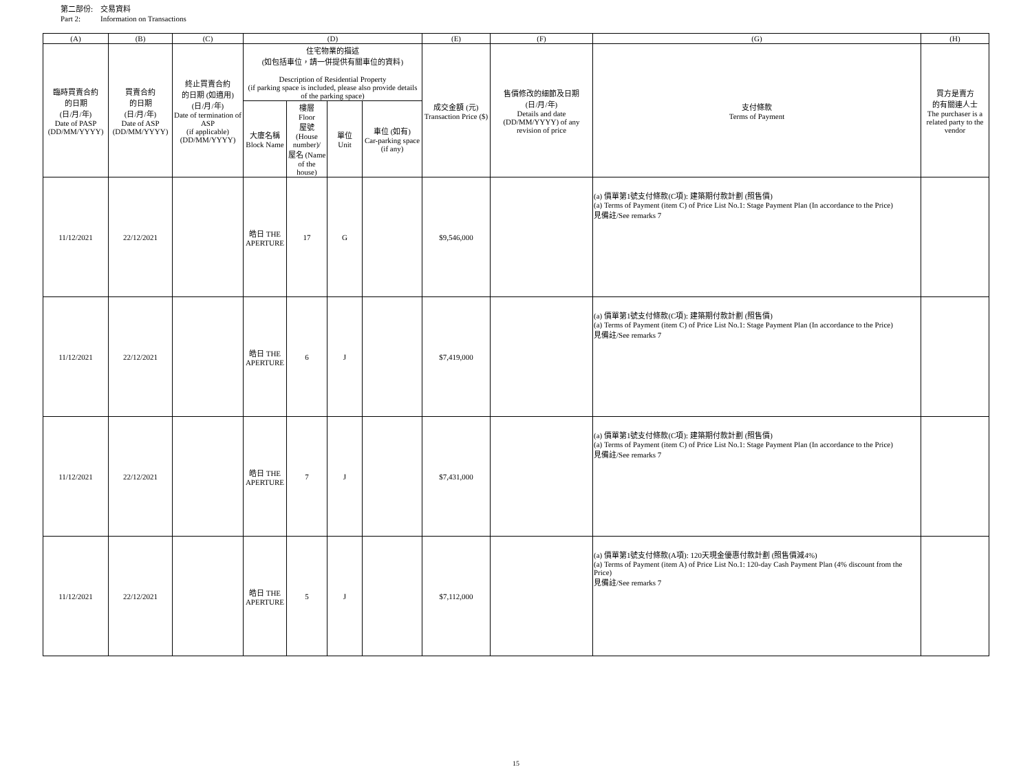第二部份: 交易資料
Part 2: Information on Transactions
| (A) | (B) | (C) | (D) | | | | (E) | (F) | (G) | (H) |
| --- | --- | --- | --- | --- | --- | --- | --- | --- | --- | --- |
| 臨時買賣合約 的日期 (日/月/年) Date of PASP (DD/MM/YYYY) | 買賣合約 的日期 (日/月/年) Date of ASP (DD/MM/YYYY) | 終止買賣合約 的日期 (如適用) (日/月/年) Date of termination of ASP (if applicable) (DD/MM/YYYY) | 住宅物業的描述 (如包括車位，請一併提供有關車位的資料) Description of Residential Property (if parking space is included, please also provide details of the parking space) | | | | 成交金額 (元) Transaction Price ($) | 售價修改的細節及日期 (日/月/年) Details and date (DD/MM/YYYY) of any revision of price | 支付條款 Terms of Payment | 買方是賣方 的有關連人士 The purchaser is a related party to the vendor |
| | | | 大廈名稱 Block Name | 樓層 Floor 屋號 (House number)/ 屋名 (Name of the house) | 單位 Unit | 車位 (如有) Car-parking space (if any) | | | | |
| 11/12/2021 | 22/12/2021 | | 皓日 THE APERTURE | 17 | G | | $9,546,000 | | (a) 價單第1號支付條款(C項): 建築期付款計劃 (照售價) (a) Terms of Payment (item C) of Price List No.1: Stage Payment Plan (In accordance to the Price) 見備註/See remarks 7 | |
| 11/12/2021 | 22/12/2021 | | 皓日 THE APERTURE | 6 | J | | $7,419,000 | | (a) 價單第1號支付條款(C項): 建築期付款計劃 (照售價) (a) Terms of Payment (item C) of Price List No.1: Stage Payment Plan (In accordance to the Price) 見備註/See remarks 7 | |
| 11/12/2021 | 22/12/2021 | | 皓日 THE APERTURE | 7 | J | | $7,431,000 | | (a) 價單第1號支付條款(C項): 建築期付款計劃 (照售價) (a) Terms of Payment (item C) of Price List No.1: Stage Payment Plan (In accordance to the Price) 見備註/See remarks 7 | |
| 11/12/2021 | 22/12/2021 | | 皓日 THE APERTURE | 5 | J | | $7,112,000 | | (a) 價單第1號支付條款(A項): 120天現金優惠付款計劃 (照售價減4%) (a) Terms of Payment (item A) of Price List No.1: 120-day Cash Payment Plan (4% discount from the Price) 見備註/See remarks 7 | |
15